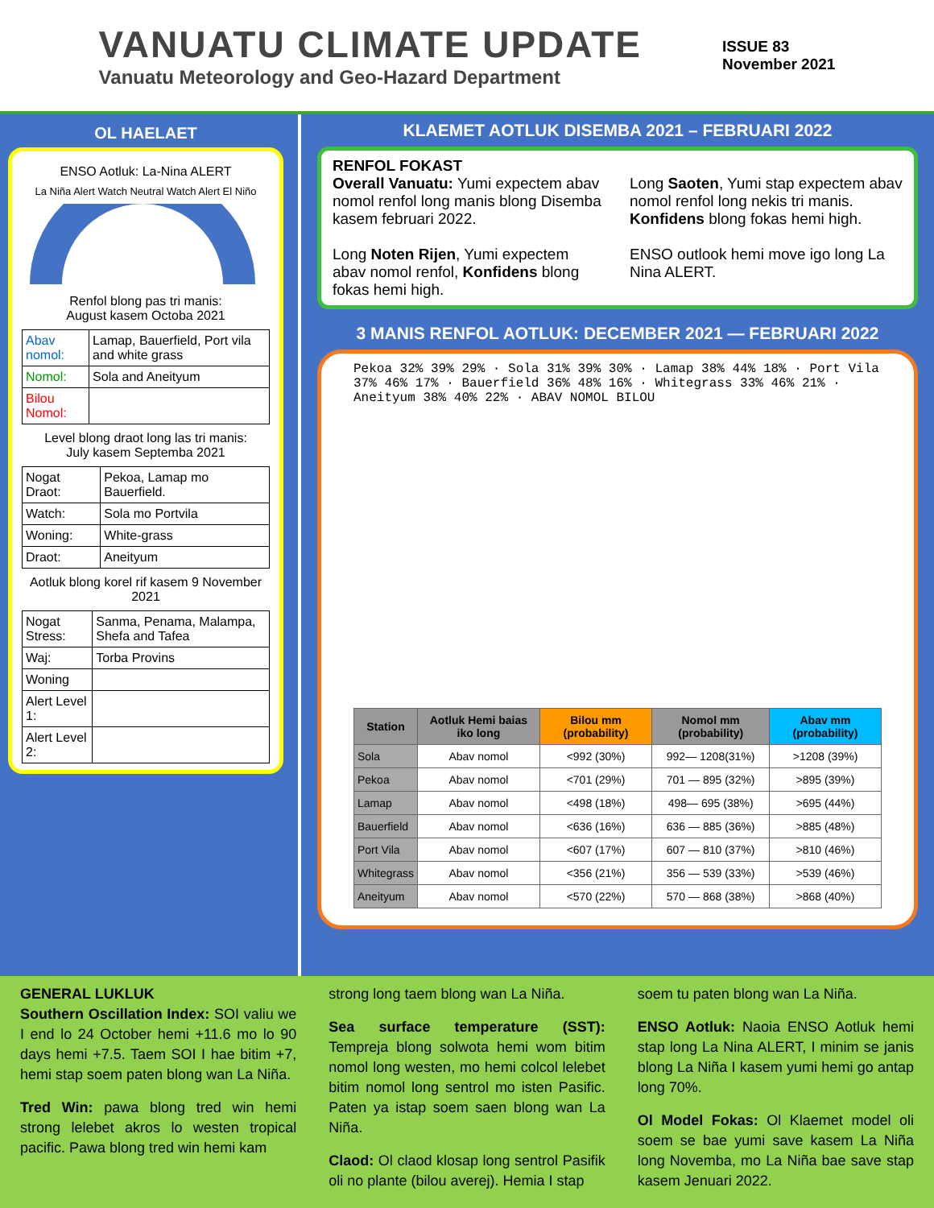VANUATU CLIMATE UPDATE
Vanuatu Meteorology and Geo-Hazard Department
ISSUE 83
November 2021
OL HAELAET
ENSO Aotluk: La-Nina ALERT
La Niña Alert Watch Neutral Watch Alert El Niño
Renfol blong pas tri manis:
August kasem Octoba 2021
| Abav nomol: | Lamap, Bauerfield, Port vila and white grass |
| Nomol: | Sola and Aneityum |
| Bilou Nomol: | |
Level blong draot long las tri manis:
July kasem Septemba 2021
| Nogat Draot: | Pekoa, Lamap mo Bauerfield. |
| Watch: | Sola mo Portvila |
| Woning: | White-grass |
| Draot: | Aneityum |
Aotluk blong korel rif kasem 9 November 2021
| Nogat Stress: | Sanma, Penama, Malampa, Shefa and Tafea |
| Waj: | Torba Provins |
| Woning | |
| Alert Level 1: | |
| Alert Level 2: | |
KLAEMET AOTLUK DISEMBA 2021 – FEBRUARI 2022
RENFOL FOKAST
Overall Vanuatu: Yumi expectem abav nomol renfol long manis blong Disemba kasem februari 2022.
Long Noten Rijen, Yumi expectem abav nomol renfol, Konfidens blong fokas hemi high.
Long Saoten, Yumi stap expectem abav nomol renfol long nekis tri manis. Konfidens blong fokas hemi high.
ENSO outlook hemi move igo long La Nina ALERT.
3 MANIS RENFOL AOTLUK: DECEMBER 2021 — FEBRUARI 2022
Pekoa 32% 39% 29% · Sola 31% 39% 30% · Lamap 38% 44% 18% · Port Vila 37% 46% 17% · Bauerfield 36% 48% 16% · Whitegrass 33% 46% 21% · Aneityum 38% 40% 22% · ABAV NOMOL BILOU
| Station | Aotluk Hemi baias iko long | Bilou mm (probability) | Nomol mm (probability) | Abav mm (probability) |
| --- | --- | --- | --- | --- |
| Sola | Abav nomol | <992 (30%) | 992— 1208(31%) | >1208 (39%) |
| Pekoa | Abav nomol | <701 (29%) | 701 — 895 (32%) | >895 (39%) |
| Lamap | Abav nomol | <498 (18%) | 498— 695 (38%) | >695 (44%) |
| Bauerfield | Abav nomol | <636 (16%) | 636 — 885 (36%) | >885 (48%) |
| Port Vila | Abav nomol | <607 (17%) | 607 — 810 (37%) | >810 (46%) |
| Whitegrass | Abav nomol | <356 (21%) | 356 — 539 (33%) | >539 (46%) |
| Aneityum | Abav nomol | <570 (22%) | 570 — 868 (38%) | >868 (40%) |
GENERAL LUKLUK
Southern Oscillation Index: SOI valiu we I end lo 24 October hemi +11.6 mo lo 90 days hemi +7.5. Taem SOI I hae bitim +7, hemi stap soem paten blong wan La Niña.
Tred Win: pawa blong tred win hemi strong lelebet akros lo westen tropical pacific. Pawa blong tred win hemi kam
strong long taem blong wan La Niña.
Sea surface temperature (SST): Tempreja blong solwota hemi wom bitim nomol long westen, mo hemi colcol lelebet bitim nomol long sentrol mo isten Pasific. Paten ya istap soem saen blong wan La Niña.
Claod: Ol claod klosap long sentrol Pasifik oli no plante (bilou averej). Hemia I stap
soem tu paten blong wan La Niña.
ENSO Aotluk: Naoia ENSO Aotluk hemi stap long La Nina ALERT, I minim se janis blong La Niña I kasem yumi hemi go antap long 70%.
Ol Model Fokas: Ol Klaemet model oli soem se bae yumi save kasem La Niña long Novemba, mo La Niña bae save stap kasem Jenuari 2022.